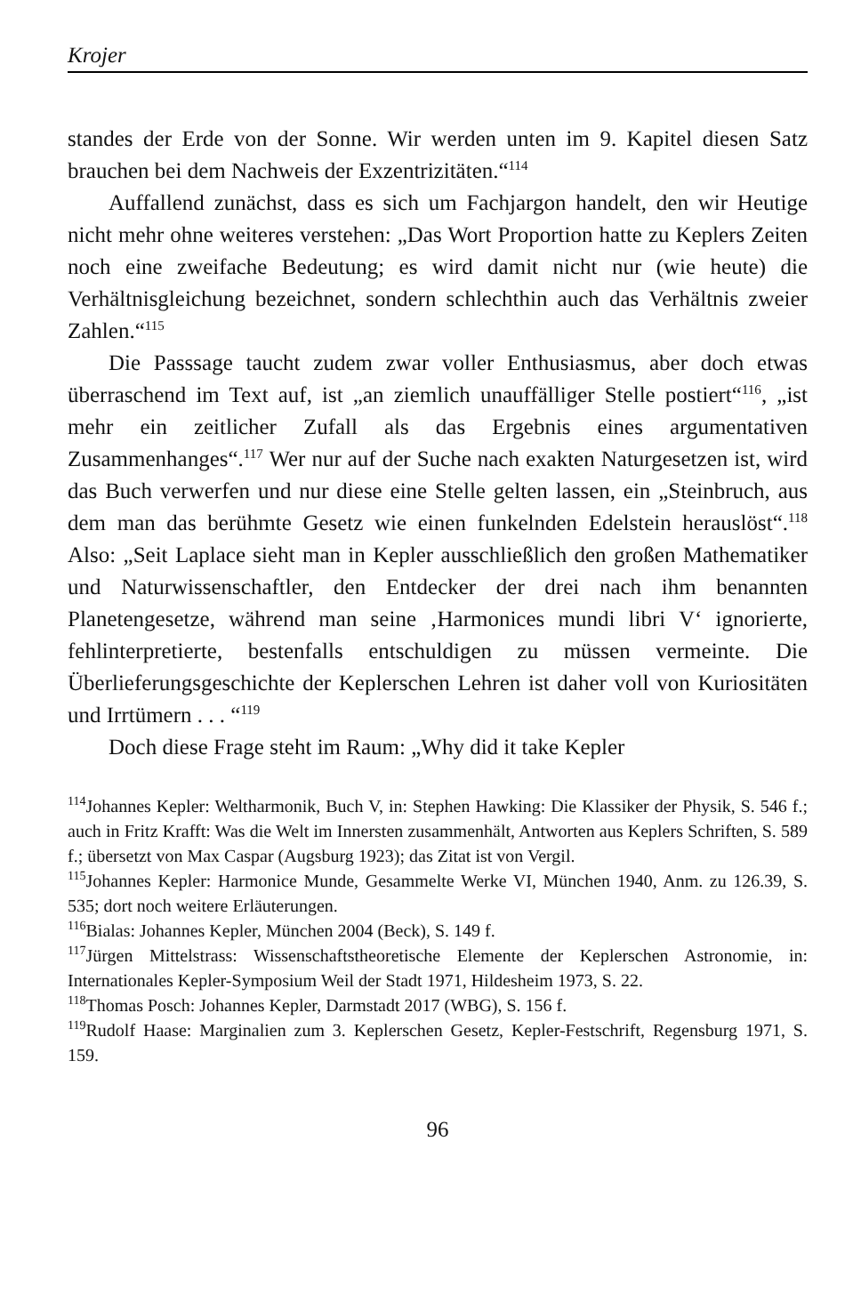Krojer
standes der Erde von der Sonne. Wir werden unten im 9. Kapitel diesen Satz brauchen bei dem Nachweis der Exzentrizitäten.“<sup>114</sup>
Auffallend zunächst, dass es sich um Fachjargon handelt, den wir Heutige nicht mehr ohne weiteres verstehen: „Das Wort Proportion hatte zu Keplers Zeiten noch eine zweifache Bedeutung; es wird damit nicht nur (wie heute) die Verhältnisgleichung bezeichnet, sondern schlechthin auch das Verhältnis zweier Zahlen.“<sup>115</sup>
Die Passsage taucht zudem zwar voller Enthusiasmus, aber doch etwas überraschend im Text auf, ist „an ziemlich unauffälliger Stelle postiert“<sup>116</sup>, „ist mehr ein zeitlicher Zufall als das Ergebnis eines argumentativen Zusammenhanges“.<sup>117</sup> Wer nur auf der Suche nach exakten Naturgesetzen ist, wird das Buch verwerfen und nur diese eine Stelle gelten lassen, ein „Steinbruch, aus dem man das berühmte Gesetz wie einen funkelnden Edelstein herauslöst“.<sup>118</sup> Also: „Seit Laplace sieht man in Kepler ausschließlich den großen Mathematiker und Naturwissenschaftler, den Entdecker der drei nach ihm benannten Planetengesetze, während man seine ‚Harmonices mundi libri V‘ ignorierte, fehlinterpretierte, bestenfalls entschuldigen zu müssen vermeinte. Die Überlieferungsgeschichte der Keplerschen Lehren ist daher voll von Kuriositäten und Irrtümern . . . “<sup>119</sup>
Doch diese Frage steht im Raum: „Why did it take Kepler
114 Johannes Kepler: Weltharmonik, Buch V, in: Stephen Hawking: Die Klassiker der Physik, S. 546 f.; auch in Fritz Krafft: Was die Welt im Innersten zusammenhält, Antworten aus Keplers Schriften, S. 589 f.; übersetzt von Max Caspar (Augsburg 1923); das Zitat ist von Vergil.
115 Johannes Kepler: Harmonice Munde, Gesammelte Werke VI, München 1940, Anm. zu 126.39, S. 535; dort noch weitere Erläuterungen.
116 Bialas: Johannes Kepler, München 2004 (Beck), S. 149 f.
117 Jürgen Mittelstrass: Wissenschaftstheoretische Elemente der Keplerschen Astronomie, in: Internationales Kepler-Symposium Weil der Stadt 1971, Hildesheim 1973, S. 22.
118 Thomas Posch: Johannes Kepler, Darmstadt 2017 (WBG), S. 156 f.
119 Rudolf Haase: Marginalien zum 3. Keplerschen Gesetz, Kepler-Festschrift, Regensburg 1971, S. 159.
96